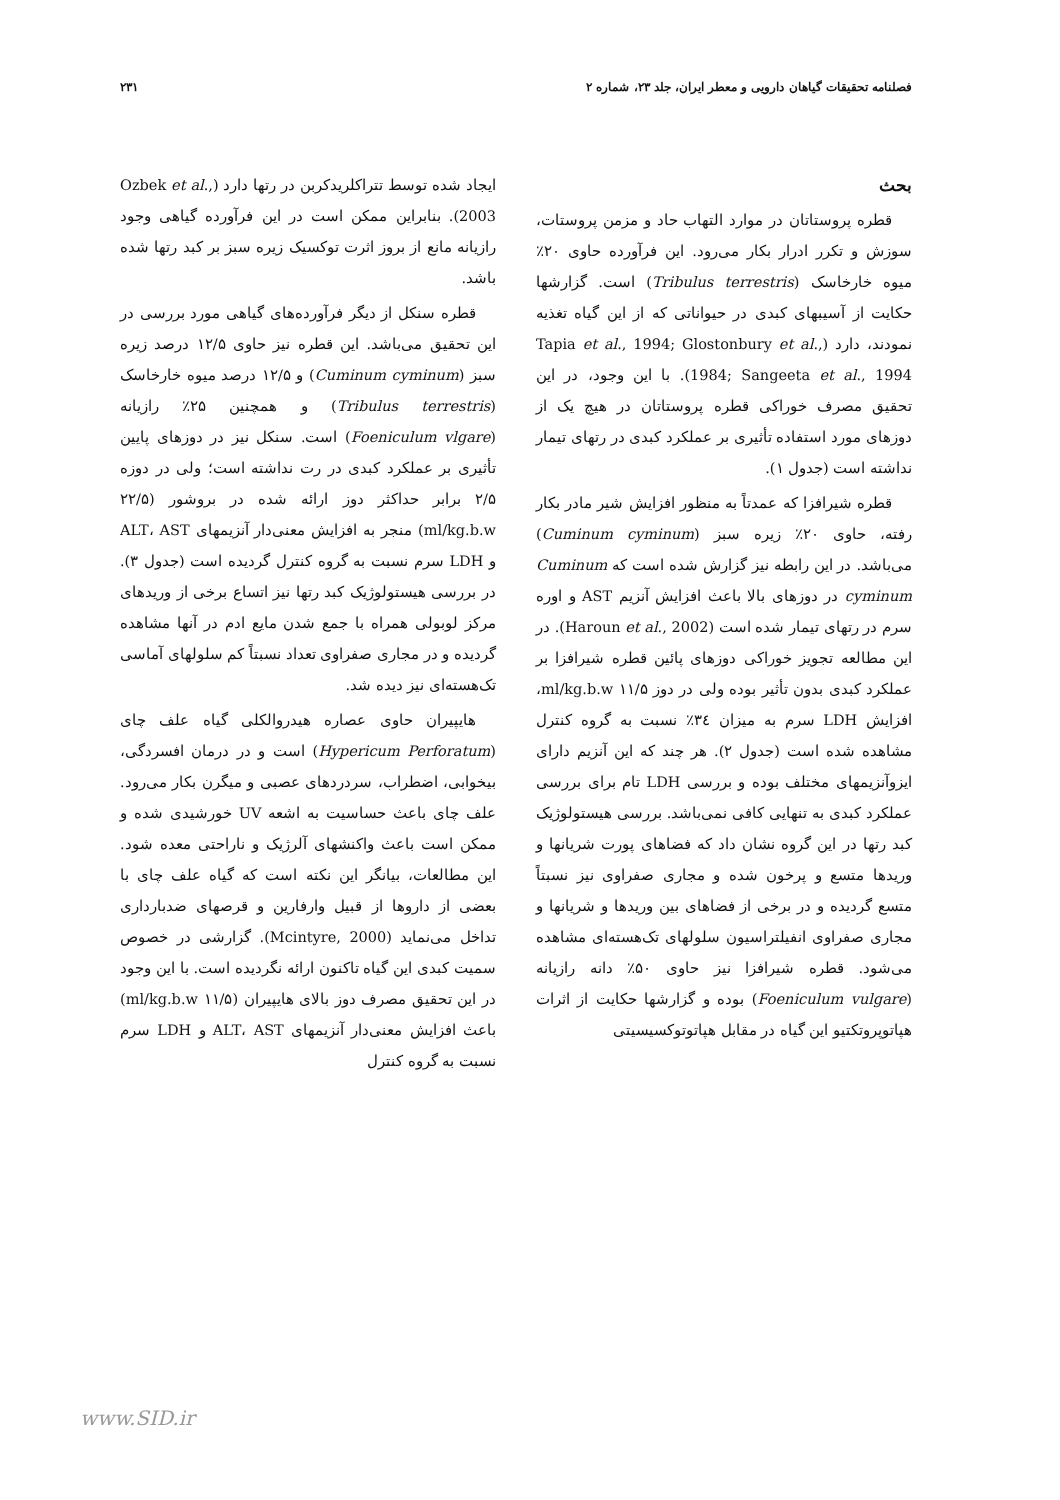فصلنامه تحقیقات گیاهان دارویی و معطر ایران، جلد ۲۳، شماره ۲ ۲۳۱
بحث
قطره پروستاتان در موارد التهاب حاد و مزمن پروستات، سوزش و تکرر ادرار بکار می‌رود. این فرآورده حاوی ۲۰٪ میوه خارخاسک (Tribulus terrestris) است. گزارشها حکایت از آسیبهای کبدی در حیواناتی که از این گیاه تغذیه نمودند، دارد (Tapia et al., 1994; Glostonbury et al., 1984; Sangeeta et al., 1994). با این وجود، در این تحقیق مصرف خوراکی قطره پروستاتان در هیچ یک از دوزهای مورد استفاده تأثیری بر عملکرد کبدی در رتهای تیمار نداشته است (جدول ۱).
قطره شیرافزا که عمدتاً به منظور افزایش شیر مادر بکار رفته، حاوی ۲۰٪ زیره سبز (Cuminum cyminum) می‌باشد. در این رابطه نیز گزارش شده است که Cuminum cyminum در دوزهای بالا باعث افزایش آنزیم AST و اوره سرم در رتهای تیمار شده است (Haroun et al., 2002). در این مطالعه تجویز خوراکی دوزهای پائین قطره شیرافزا بر عملکرد کبدی بدون تأثیر بوده ولی در دوز ۱۱/۵ ml/kg.b.w، افزایش LDH سرم به میزان ۳٤٪ نسبت به گروه کنترل مشاهده شده است (جدول ۲). هر چند که این آنزیم دارای ایزوآنزیمهای مختلف بوده و بررسی LDH تام برای بررسی عملکرد کبدی به تنهایی کافی نمی‌باشد. بررسی هیستولوژیک کبد رتها در این گروه نشان داد که فضاهای پورت شریانها و وریدها متسع و پرخون شده و مجاری صفراوی نیز نسبتاً متسع گردیده و در برخی از فضاهای بین وریدها و شریانها و مجاری صفراوی انفیلتراسیون سلولهای تک‌هسته‌ای مشاهده می‌شود. قطره شیرافزا نیز حاوی ۵۰٪ دانه رازیانه (Foeniculum vulgare) بوده و گزارشها حکایت از اثرات هپاتوپروتکتیو این گیاه در مقابل هپاتوتوکسیسیتی
ایجاد شده توسط تتراکلریدکربن در رتها دارد (Ozbek et al., 2003). بنابراین ممکن است در این فرآورده گیاهی وجود رازیانه مانع از بروز اثرت توکسیک زیره سبز بر کبد رتها شده باشد.
قطره سنکل از دیگر فرآورده‌های گیاهی مورد بررسی در این تحقیق می‌باشد. این قطره نیز حاوی ۱۲/۵ درصد زیره سبز (Cuminum cyminum) و ۱۲/۵ درصد میوه خارخاسک (Tribulus terrestris) و همچنین ۲۵٪ رازیانه (Foeniculum vlgare) است. سنکل نیز در دوزهای پایین تأثیری بر عملکرد کبدی در رت نداشته است؛ ولی در دوزه ۲/۵ برابر حداکثر دوز ارائه شده در بروشور (۲۲/۵ ml/kg.b.w) منجر به افزایش معنی‌دار آنزیمهای ALT، AST و LDH سرم نسبت به گروه کنترل گردیده است (جدول ۳). در بررسی هیستولوژیک کبد رتها نیز اتساع برخی از وریدهای مرکز لوبولی همراه با جمع شدن مایع ادم در آنها مشاهده گردیده و در مجاری صفراوی تعداد نسبتاً کم سلولهای آماسی تک‌هسته‌ای نیز دیده شد.
هایپیران حاوی عصاره هیدروالکلی گیاه علف چای (Hypericum Perforatum) است و در درمان افسردگی، بیخوابی، اضطراب، سردردهای عصبی و میگرن بکار می‌رود. علف چای باعث حساسیت به اشعه UV خورشیدی شده و ممکن است باعث واکنشهای آلرژیک و ناراحتی معده شود. این مطالعات، بیانگر این نکته است که گیاه علف چای با بعضی از داروها از قبیل وارفارین و قرصهای ضدبارداری تداخل می‌نماید (Mcintyre, 2000). گزارشی در خصوص سمیت کبدی این گیاه تاکنون ارائه نگردیده است. با این وجود در این تحقیق مصرف دوز بالای هایپیران (۱۱/۵ ml/kg.b.w) باعث افزایش معنی‌دار آنزیمهای ALT، AST و LDH سرم نسبت به گروه کنترل
www.SID.ir